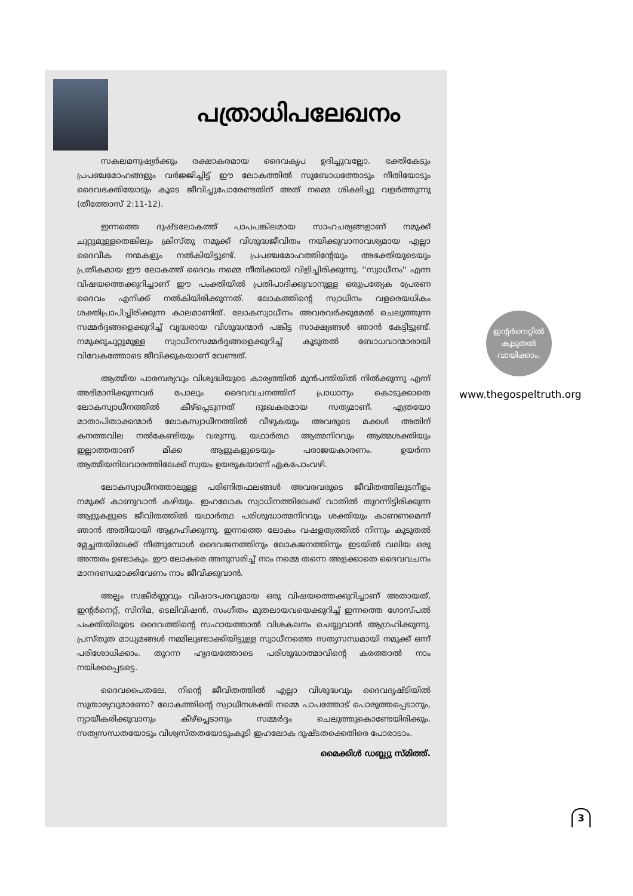പത്രാധിപലേഖനം
സകലമനുഷ്യർക്കും രക്ഷാകരമായ ദൈവകൃപ ഉദിച്ചുവല്ലോ. ഭക്തികേടും പ്രപഞ്ചമോഹങ്ങളും വർജ്ജിച്ചിട്ട് ഈ ലോകത്തിൽ സുബോധത്തോടും നീതിയോടും ദൈവഭക്തിയോടും കൂടെ ജീവിച്ചുപോരേണ്ടതിന് അത് നമ്മെ ശിക്ഷിച്ചു വളർത്തുന്നു (തീത്തോസ് 2:11-12).
ഇന്നത്തെ ദുഷ്ടലോകത്ത് പാപപങ്കിലമായ സാഹചര്യങ്ങളാണ് നമുക്ക് ചുറ്റുമുള്ളതെങ്കിലും ക്രിസ്തു നമുക്ക് വിശുദ്ധജീവിതം നയിക്കുവാനാവശ്യമായ എല്ലാ ദൈവീക നന്മകളും നൽകിയിട്ടുണ്ട്. പ്രപഞ്ചമോഹത്തിന്റേയും അഭക്തിയുടെയും പ്രതീകമായ ഈ ലോകത്ത് ദൈവം നമ്മെ നീതിക്കായി വിളിച്ചിരിക്കുന്നു. ''സ്വാധീനം'' എന്ന വിഷയത്തെക്കുറിച്ചാണ് ഈ പംക്തിയിൽ പ്രതിപാദിക്കുവാനുള്ള ഒരുപ്രത്യേക പ്രേരണ ദൈവം എനിക്ക് നൽകിയിരിക്കുന്നത്. ലോകത്തിന്റെ സ്വാധീനം വളരെയധികം ശക്തിപ്രാപിച്ചിരിക്കുന്ന കാലമാണിത്. ലോകസ്വാധീനം അവരവർക്കുമേൽ ചെലുത്തുന്ന സമ്മർദ്ദങ്ങളെക്കുറിച്ച് വൃദ്ധരായ വിശുദ്ധന്മാർ പങ്കിട്ട സാക്ഷ്യങ്ങൾ ഞാൻ കേട്ടിട്ടുണ്ട്. നമുക്കുചുറ്റുമുള്ള സ്വാധീനസമ്മർദ്ദങ്ങളെക്കുറിച്ച് കൂടുതൽ ബോധവാന്മാരായി വിവേകത്തോടെ ജീവിക്കുകയാണ് വേണ്ടത്.
ആത്മീയ പാരമ്പര്യവും വിശുദ്ധിയുടെ കാര്യത്തിൽ മുൻപന്തിയിൽ നിൽക്കുന്നു എന്ന് അഭിമാനിക്കുന്നവർ പോലും ദൈവവചനത്തിന് പ്രാധാന്യം കൊടുക്കാതെ ലോകസ്വാധീനത്തിൽ കീഴ്പ്പെടുന്നത് ദുഃഖകരമായ സത്യമാണ്. എത്രയോ മാതാപിതാക്കന്മാർ ലോകസ്വാധീനത്തിൽ വീഴുകയും അവരുടെ മക്കൾ അതിന് കനത്തവില നൽകേണ്ടിയും വരുന്നു. യഥാർത്ഥ ആത്മനിറവും ആത്മശക്തിയും ഇല്ലാത്തതാണ് മിക്ക ആളുകളുടെയും പരാജയകാരണം. ഉയർന്ന ആത്മീയനിലവാരത്തിലേക്ക് സ്വയം ഉയരുകയാണ് ഏകപോംവഴി.
ലോകസ്വാധീനത്താലുള്ള പരിണിതഫലങ്ങൾ അവരവരുടെ ജീവിതത്തിലുടനീളം നമുക്ക് കാണുവാൻ കഴിയും. ഇഹലോക സ്വാധീനത്തിലേക്ക് വാതിൽ തുറന്നിട്ടിരിക്കുന്ന ആളുകളുടെ ജീവിതത്തിൽ യഥാർത്ഥ പരിശുദ്ധാത്മനിറവും ശക്തിയും കാണണമെന്ന് ഞാൻ അതിയായി ആഗ്രഹിക്കുന്നു. ഇന്നത്തെ ലോകം വഷളത്വത്തിൽ നിന്നും കൂടുതൽ മ്ലേച്ഛതയിലേക്ക് നീങ്ങുമ്പോൾ ദൈവജനത്തിനും ലോകജനത്തിനും ഇടയിൽ വലിയ ഒരു അന്തരം ഉണ്ടാകും. ഈ ലോകരെ അനുസരിച്ച് നാം നമ്മെ തന്നെ അളക്കാതെ ദൈവവചനം മാനദണ്ഡമാക്കിവേണം നാം ജീവിക്കുവാൻ.
അല്പം സങ്കീർണ്ണവും വിഷാദപരവുമായ ഒരു വിഷയത്തെക്കുറിച്ചാണ് അതായത്, ഇന്റർനെറ്റ്, സിനിമ, ടെലിവിഷൻ, സംഗീതം മുതലായവയെക്കുറിച്ച് ഇന്നത്തെ ഗോസ്പൽ പംക്തിയിലൂടെ ദൈവത്തിന്റെ സഹായത്താൽ വിശകലനം ചെയ്യുവാൻ ആഗ്രഹിക്കുന്നു. പ്രസ്തുത മാധ്യമങ്ങൾ നമ്മിലുണ്ടാക്കിയിട്ടുള്ള സ്വാധീനത്തെ സത്യസന്ധമായി നമുക്ക് ഒന്ന് പരിശോധിക്കാം. തുറന്ന ഹൃദയത്തോടെ പരിശുദ്ധാത്മാവിന്റെ കരത്താൽ നാം നയിക്കപ്പെടട്ടെ.
ദൈവപൈതലേ, നിന്റെ ജീവിതത്തിൽ എല്ലാ വിശുദ്ധവും ദൈവദൃഷ്ടിയിൽ സുതാര്യവുമാണോ? ലോകത്തിന്റെ സ്വാധീനശക്തി നമ്മെ പാപത്തോട് പൊരുത്തപ്പെടാനും, ന്യായീകരിക്കുവാനും കീഴ്പ്പെടാനും സമ്മർദ്ദം ചെലുത്തുകൊണ്ടേയിരിക്കും. സത്യസന്ധതയോടും വിശ്വസ്തതയോടുംകൂടി ഇഹലോക ദുഷ്ടതക്കെതിരെ പോരാടാം.
മൈക്കിൾ ഡബ്ല്യു സ്മിത്ത്.
ഇന്റർനെറ്റിൽ
കൂടുതൽ
വായിക്കാം.
www.thegospeltruth.org
3